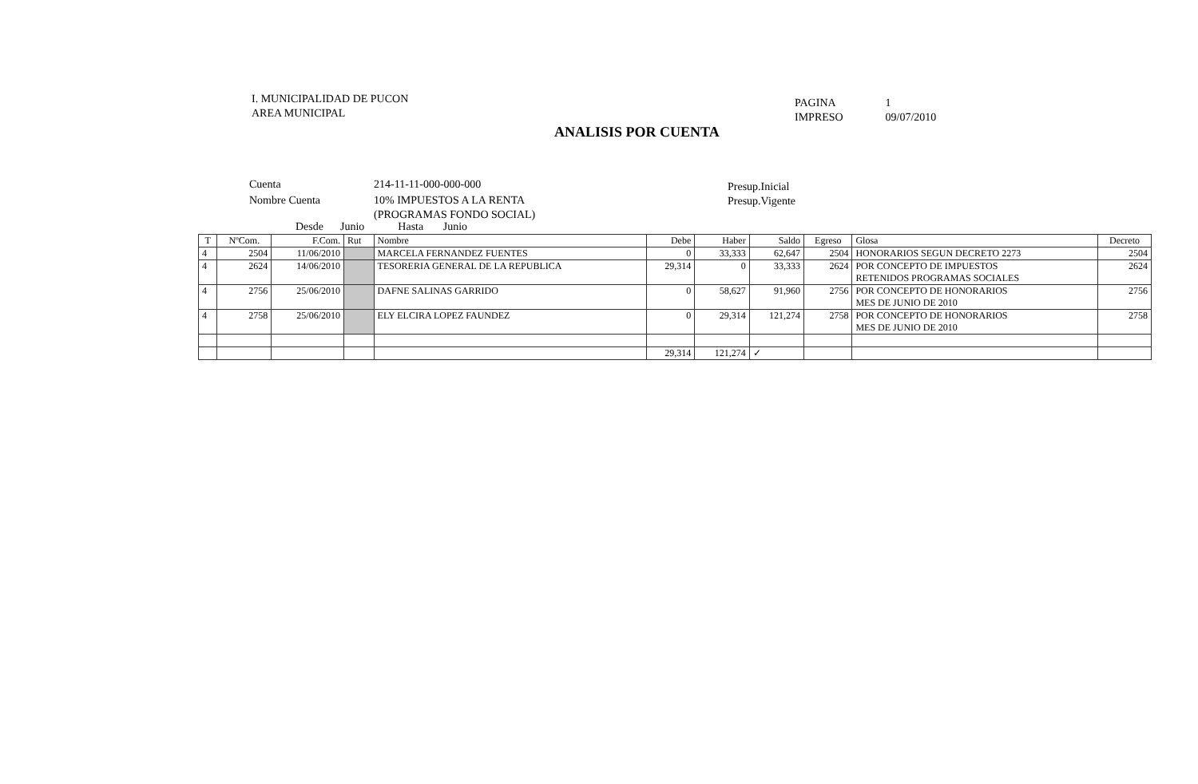I. MUNICIPALIDAD DE PUCON
AREA MUNICIPAL
PAGINA 1
IMPRESO 09/07/2010
ANALISIS POR CUENTA
| Cuenta | 214-11-11-000-000-000 |
| Nombre Cuenta | 10% IMPUESTOS A LA RENTA (PROGRAMAS FONDO SOCIAL) |
Presup.Inicial
Presup.Vigente
Desde Junio Hasta Junio
| T | NºCom. | F.Com. | Rut | Nombre | Debe | Haber | Saldo | Egreso | Glosa | Decreto |
| --- | --- | --- | --- | --- | --- | --- | --- | --- | --- | --- |
| 4 | 2504 | 11/06/2010 | | MARCELA FERNANDEZ FUENTES | 0 | 33,333 | 62,647 | 2504 | HONORARIOS SEGUN DECRETO 2273 | 2504 |
| 4 | 2624 | 14/06/2010 | | TESORERIA GENERAL DE LA REPUBLICA | 29,314 | 0 | 33,333 | 2624 | POR CONCEPTO DE IMPUESTOS RETENIDOS PROGRAMAS SOCIALES | 2624 |
| 4 | 2756 | 25/06/2010 | | DAFNE SALINAS GARRIDO | 0 | 58,627 | 91,960 | 2756 | POR CONCEPTO DE HONORARIOS MES DE JUNIO DE 2010 | 2756 |
| 4 | 2758 | 25/06/2010 | | ELY ELCIRA LOPEZ FAUNDEZ | 0 | 29,314 | 121,274 | 2758 | POR CONCEPTO DE HONORARIOS MES DE JUNIO DE 2010 | 2758 |
| | | | | | 29,314 | 121,274 | ✓ | | | |